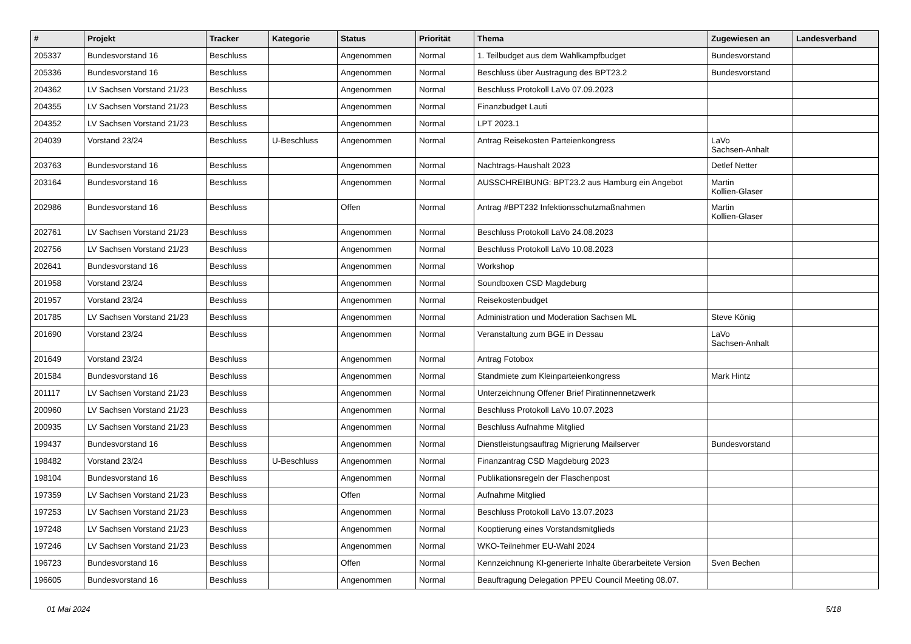| # | Projekt | Tracker | Kategorie | Status | Priorität | Thema | Zugewiesen an | Landesverband |
| --- | --- | --- | --- | --- | --- | --- | --- | --- |
| 205337 | Bundesvorstand 16 | Beschluss | | Angenommen | Normal | 1. Teilbudget aus dem Wahlkampfbudget | Bundesvorstand | |
| 205336 | Bundesvorstand 16 | Beschluss | | Angenommen | Normal | Beschluss über Austragung des BPT23.2 | Bundesvorstand | |
| 204362 | LV Sachsen Vorstand 21/23 | Beschluss | | Angenommen | Normal | Beschluss Protokoll LaVo 07.09.2023 | | |
| 204355 | LV Sachsen Vorstand 21/23 | Beschluss | | Angenommen | Normal | Finanzbudget Lauti | | |
| 204352 | LV Sachsen Vorstand 21/23 | Beschluss | | Angenommen | Normal | LPT 2023.1 | | |
| 204039 | Vorstand 23/24 | Beschluss | U-Beschluss | Angenommen | Normal | Antrag Reisekosten Parteienkongress | LaVo Sachsen-Anhalt | |
| 203763 | Bundesvorstand 16 | Beschluss | | Angenommen | Normal | Nachtrags-Haushalt 2023 | Detlef Netter | |
| 203164 | Bundesvorstand 16 | Beschluss | | Angenommen | Normal | AUSSCHREIBUNG: BPT23.2 aus Hamburg ein Angebot | Martin Kollien-Glaser | |
| 202986 | Bundesvorstand 16 | Beschluss | | Offen | Normal | Antrag #BPT232 Infektionsschutzmaßnahmen | Martin Kollien-Glaser | |
| 202761 | LV Sachsen Vorstand 21/23 | Beschluss | | Angenommen | Normal | Beschluss Protokoll LaVo 24.08.2023 | | |
| 202756 | LV Sachsen Vorstand 21/23 | Beschluss | | Angenommen | Normal | Beschluss Protokoll LaVo 10.08.2023 | | |
| 202641 | Bundesvorstand 16 | Beschluss | | Angenommen | Normal | Workshop | | |
| 201958 | Vorstand 23/24 | Beschluss | | Angenommen | Normal | Soundboxen CSD Magdeburg | | |
| 201957 | Vorstand 23/24 | Beschluss | | Angenommen | Normal | Reisekostenbudget | | |
| 201785 | LV Sachsen Vorstand 21/23 | Beschluss | | Angenommen | Normal | Administration und Moderation Sachsen ML | Steve König | |
| 201690 | Vorstand 23/24 | Beschluss | | Angenommen | Normal | Veranstaltung zum BGE in Dessau | LaVo Sachsen-Anhalt | |
| 201649 | Vorstand 23/24 | Beschluss | | Angenommen | Normal | Antrag Fotobox | | |
| 201584 | Bundesvorstand 16 | Beschluss | | Angenommen | Normal | Standmiete zum Kleinparteienkongress | Mark Hintz | |
| 201117 | LV Sachsen Vorstand 21/23 | Beschluss | | Angenommen | Normal | Unterzeichnung Offener Brief Piratinnennetzwerk | | |
| 200960 | LV Sachsen Vorstand 21/23 | Beschluss | | Angenommen | Normal | Beschluss Protokoll LaVo 10.07.2023 | | |
| 200935 | LV Sachsen Vorstand 21/23 | Beschluss | | Angenommen | Normal | Beschluss Aufnahme Mitglied | | |
| 199437 | Bundesvorstand 16 | Beschluss | | Angenommen | Normal | Dienstleistungsauftrag Migrierung Mailserver | Bundesvorstand | |
| 198482 | Vorstand 23/24 | Beschluss | U-Beschluss | Angenommen | Normal | Finanzantrag CSD Magdeburg 2023 | | |
| 198104 | Bundesvorstand 16 | Beschluss | | Angenommen | Normal | Publikationsregeln der Flaschenpost | | |
| 197359 | LV Sachsen Vorstand 21/23 | Beschluss | | Offen | Normal | Aufnahme Mitglied | | |
| 197253 | LV Sachsen Vorstand 21/23 | Beschluss | | Angenommen | Normal | Beschluss Protokoll LaVo 13.07.2023 | | |
| 197248 | LV Sachsen Vorstand 21/23 | Beschluss | | Angenommen | Normal | Kooptierung eines Vorstandsmitglieds | | |
| 197246 | LV Sachsen Vorstand 21/23 | Beschluss | | Angenommen | Normal | WKO-Teilnehmer EU-Wahl 2024 | | |
| 196723 | Bundesvorstand 16 | Beschluss | | Offen | Normal | Kennzeichnung KI-generierte Inhalte überarbeitete Version | Sven Bechen | |
| 196605 | Bundesvorstand 16 | Beschluss | | Angenommen | Normal | Beauftragung Delegation PPEU Council Meeting 08.07. | | |
01 Mai 2024 5/18